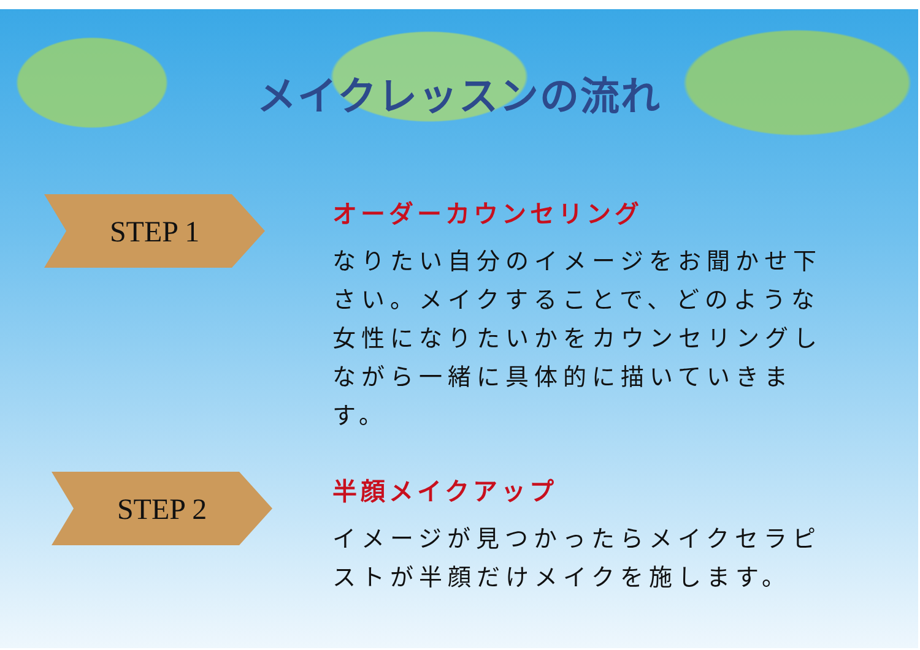メイクレッスンの流れ
STEP 1
オーダーカウンセリング
なりたい自分のイメージをお聞かせ下さい。メイクすることで、どのような女性になりたいかをカウンセリングしながら一緒に具体的に描いていきます。
STEP 2
半顔メイクアップ
イメージが見つかったらメイクセラピストが半顔だけメイクを施します。